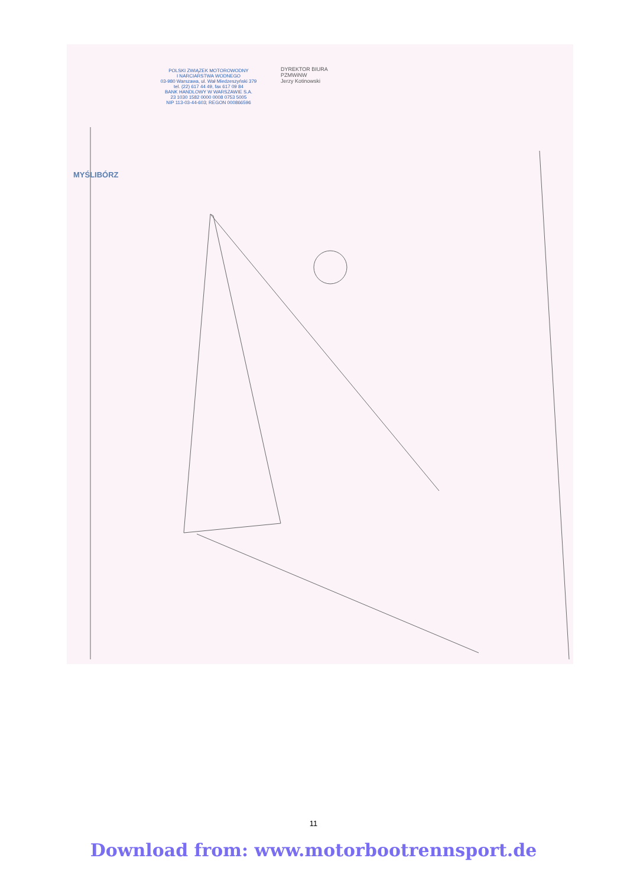POLSKI ZWIĄZEK MOTOROWODNY
I NARCIARSTWA WODNEGO
03-980 Warszawa, ul. Wał Miedzeszyński 379
tel. (22) 617 44 49, fax 617 09 84
BANK HANDLOWY W WARSZAWIE S.A.
23 1030 1582 0000 0008 0753 5005
NIP 113-03-44-603; REGON 000866596
DYREKTOR BIURA
PZMWiNW
Jerzy Kotinowski
MYŚLIBÓRZ
11
Download from: www.motorbootrennsport.de